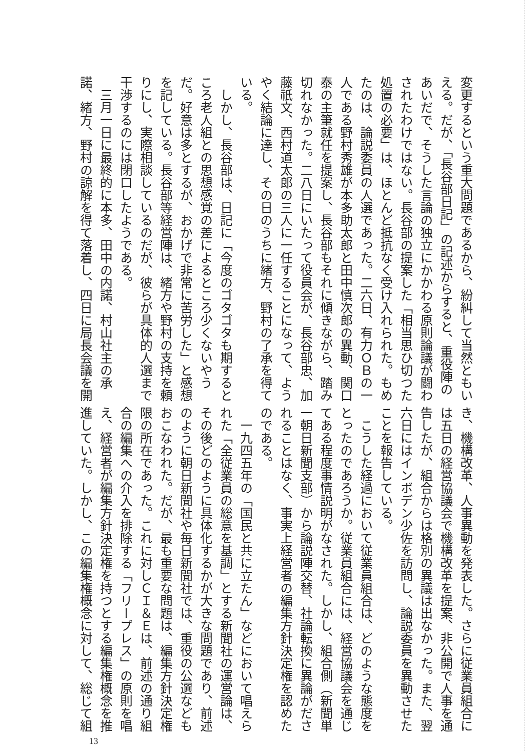変更するという重大問題であるから、紛糾して当然ともい
える。だが、「長谷部日記」の記述からすると、重役陣の
あいだで、そうした言論の独立にかかわる原則論議が闘わ
されたわけではない。長谷部の提案した「相当思ひ切つた
処置の必要」は、ほとんど抵抗なく受け入れられた。もめ
たのは、論説委員の人選であった。二六日、有力ＯＢの一
人である野村秀雄が本多助太郎と田中慎次郎の異動、関口
泰の主筆就任を提案し、長谷部もそれに傾きながら、踏み
切れなかった。二八日にいたって役員会が、長谷部忠、加
藤祇文、西村道太郎の三人に一任することになって、よう
やく結論に達し、その日のうちに緒方、野村の了承を得て
いる。
　しかし、長谷部は、日記に「今度のゴタゴタも期すると
ころ老人組との思想感覚の差によるところ少くないやう
だ。好意は多とするが、おかげで非常に苦労した」と感想
を記している。長谷部等経営陣は、緒方や野村の支持を頼
りにし、実際相談しているのだが、彼らが具体的人選まで
干渉するのには閉口したようである。
　三月一日に最終的に本多、田中の内諾、村山社主の承
諾、緒方、野村の諒解を得て落着し、四日に局長会議を開
き、機構改革、人事異動を発表した。さらに従業員組合に
は五日の経営協議会で機構改革を提案、非公開で人事を通
告したが、組合からは格別の異議は出なかった。また、翌
六日にはインボデン少佐を訪問し、論説委員を異動させた
ことを報告している。
　こうした経過において従業員組合は、どのような態度を
とったのであろうか。従業員組合には、経営協議会を通じ
てある程度事情説明がなされた。しかし、組合側（新聞単
一朝日新聞支部）から論説陣交替、社論転換に異論がださ
れることはなく、事実上経営者の編集方針決定権を認めた
のである。
　一九四五年の「国民と共に立たん」などにおいて唱えら
れた「全従業員の総意を基調」とする新聞社の運営論は、
その後どのように具体化するかが大きな問題であり、前述
のように朝日新聞社や毎日新聞社では、重役の公選なども
おこなわれた。だが、最も重要な問題は、編集方針決定権
限の所在であった。これに対しＣＩ＆Ｅは、前述の通り組
合の編集への介入を排除する「フリープレス」の原則を唱
え、経営者が編集方針決定権を持つとする編集権概念を推
進していた。しかし、この編集権概念に対して、総じて組
13